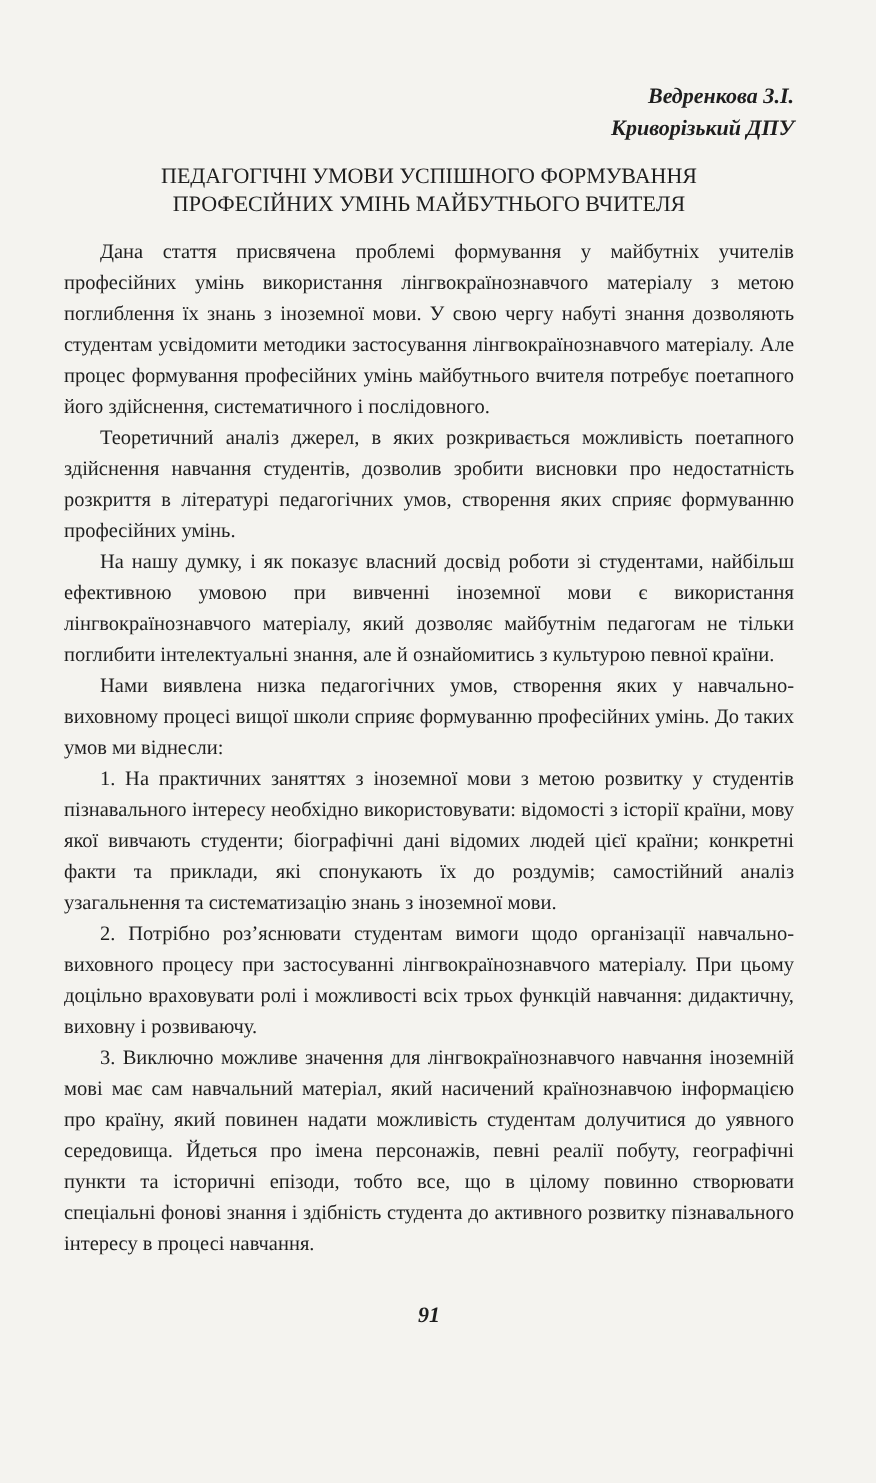Ведренкова З.І.
Криворізький ДПУ
ПЕДАГОГІЧНІ УМОВИ УСПІШНОГО ФОРМУВАННЯ
ПРОФЕСІЙНИХ УМІНЬ МАЙБУТНЬОГО ВЧИТЕЛЯ
Дана стаття присвячена проблемі формування у майбутніх учителів професійних умінь використання лінгвокраїнознавчого матеріалу з метою поглиблення їх знань з іноземної мови. У свою чергу набуті знання дозволяють студентам усвідомити методики застосування лінгвокраїнознавчого матеріалу. Але процес формування професійних умінь майбутнього вчителя потребує поетапного його здійснення, систематичного і послідовного.
Теоретичний аналіз джерел, в яких розкривається можливість поетапного здійснення навчання студентів, дозволив зробити висновки про недостатність розкриття в літературі педагогічних умов, створення яких сприяє формуванню професійних умінь.
На нашу думку, і як показує власний досвід роботи зі студентами, найбільш ефективною умовою при вивченні іноземної мови є використання лінгвокраїнознавчого матеріалу, який дозволяє майбутнім педагогам не тільки поглибити інтелектуальні знання, але й ознайомитись з культурою певної країни.
Нами виявлена низка педагогічних умов, створення яких у навчально-виховному процесі вищої школи сприяє формуванню професійних умінь. До таких умов ми віднесли:
1. На практичних заняттях з іноземної мови з метою розвитку у студентів пізнавального інтересу необхідно використовувати: відомості з історії країни, мову якої вивчають студенти; біографічні дані відомих людей цієї країни; конкретні факти та приклади, які спонукають їх до роздумів; самостійний аналіз узагальнення та систематизацію знань з іноземної мови.
2. Потрібно роз’яснювати студентам вимоги щодо організації навчально-виховного процесу при застосуванні лінгвокраїнознавчого матеріалу. При цьому доцільно враховувати ролі і можливості всіх трьох функцій навчання: дидактичну, виховну і розвиваючу.
3. Виключно можливе значення для лінгвокраїнознавчого навчання іноземній мові має сам навчальний матеріал, який насичений країнознавчою інформацією про країну, який повинен надати можливість студентам долучитися до уявного середовища. Йдеться про імена персонажів, певні реалії побуту, географічні пункти та історичні епізоди, тобто все, що в цілому повинно створювати спеціальні фонові знання і здібність студента до активного розвитку пізнавального інтересу в процесі навчання.
91